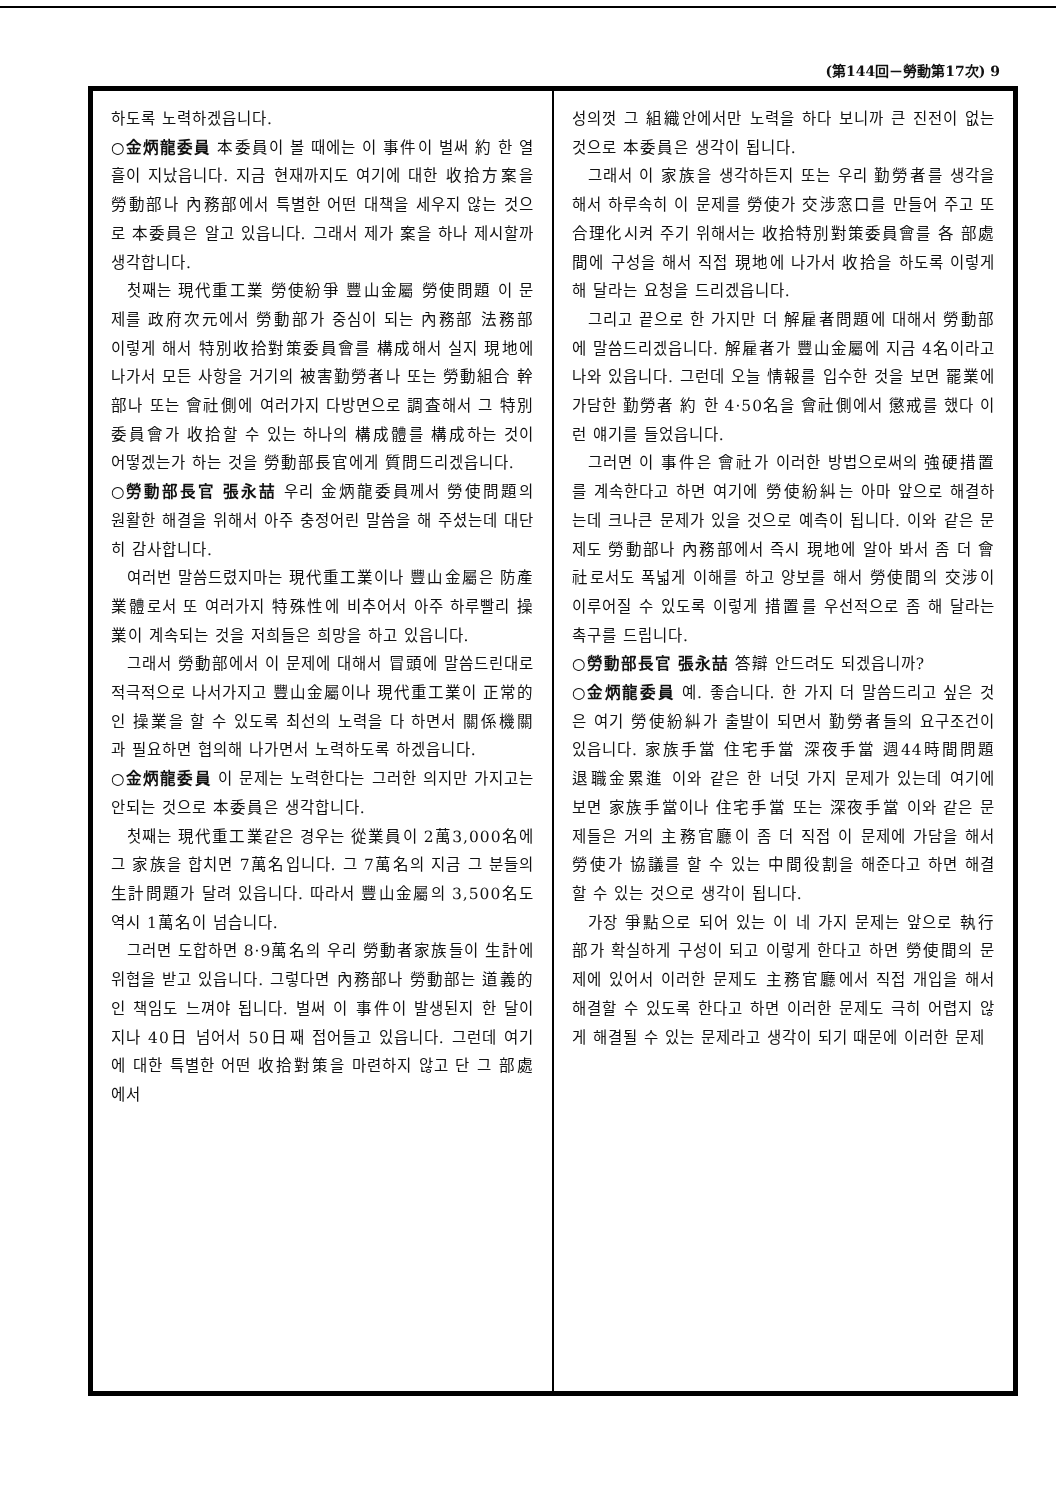(第144回－勞動第17次) 9
하도록 노력하겠읍니다.
○金炳龍委員 本委員이 볼 때에는 이 事件이 벌써 約 한 열흘이 지났읍니다. 지금 현재까지도 여기에 대한 收拾方案을 勞動部나 內務部에서 특별한 어떤 대책을 세우지 않는 것으로 本委員은 알고 있읍니다. 그래서 제가 案을 하나 제시할까 생각합니다.
첫째는 現代重工業 勞使紛爭 豐山金屬 勞使問題 이 문제를 政府次元에서 勞動部가 중심이 되는 內務部 法務部 이렇게 해서 特別收拾對策委員會를 構成해서 실지 現地에 나가서 모든 사항을 거기의 被害勤勞者나 또는 勞動組合 幹部나 또는 會社側에 여러가지 다방면으로 調査해서 그 特別委員會가 收拾할 수 있는 하나의 構成體를 構成하는 것이 어떻겠는가 하는 것을 勞動部長官에게 質問드리겠읍니다.
○勞動部長官 張永喆 우리 金炳龍委員께서 勞使問題의 원활한 해결을 위해서 아주 충정어린 말씀을 해 주셨는데 대단히 감사합니다.
여러번 말씀드렸지마는 現代重工業이나 豐山金屬은 防產業體로서 또 여러가지 特殊性에 비추어서 아주 하루빨리 操業이 계속되는 것을 저희들은 희망을 하고 있읍니다.
그래서 勞動部에서 이 문제에 대해서 冒頭에 말씀드린대로 적극적으로 나서가지고 豐山金屬이나 現代重工業이 正常的인 操業을 할 수 있도록 최선의 노력을 다 하면서 關係機關과 필요하면 협의해 나가면서 노력하도록 하겠읍니다.
○金炳龍委員 이 문제는 노력한다는 그러한 의지만 가지고는 안되는 것으로 本委員은 생각합니다.
첫째는 現代重工業같은 경우는 從業員이 2萬3,000名에 그 家族을 합치면 7萬名입니다. 그 7萬名의 지금 그 분들의 生計問題가 달려 있읍니다. 따라서 豐山金屬의 3,500名도 역시 1萬名이 넘습니다.
그러면 도합하면 8·9萬名의 우리 勞動者家族들이 生計에 위협을 받고 있읍니다. 그렇다면 內務部나 勞動部는 道義的인 책임도 느껴야 됩니다. 벌써 이 事件이 발생된지 한 달이 지나 40日 넘어서 50日째 접어들고 있읍니다. 그런데 여기에 대한 특별한 어떤 收拾對策을 마련하지 않고 단 그 部處에서
성의껏 그 組織안에서만 노력을 하다 보니까 큰 진전이 없는 것으로 本委員은 생각이 됩니다.
그래서 이 家族을 생각하든지 또는 우리 勤勞者를 생각을 해서 하루속히 이 문제를 勞使가 交涉窓口를 만들어 주고 또 合理化시켜 주기 위해서는 收拾特別對策委員會를 各 部處間에 구성을 해서 직접 現地에 나가서 收拾을 하도록 이렇게 해 달라는 요청을 드리겠읍니다.
그리고 끝으로 한 가지만 더 解雇者問題에 대해서 勞動部에 말씀드리겠읍니다. 解雇者가 豐山金屬에 지금 4名이라고 나와 있읍니다. 그런데 오늘 情報를 입수한 것을 보면 罷業에 가담한 勤勞者 約 한 4·50名을 會社側에서 懲戒를 했다 이런 얘기를 들었읍니다.
그러면 이 事件은 會社가 이러한 방법으로써의 強硬措置를 계속한다고 하면 여기에 勞使紛糾는 아마 앞으로 해결하는데 크나큰 문제가 있을 것으로 예측이 됩니다. 이와 같은 문제도 勞動部나 內務部에서 즉시 現地에 알아 봐서 좀 더 會社로서도 폭넓게 이해를 하고 양보를 해서 勞使間의 交涉이 이루어질 수 있도록 이렇게 措置를 우선적으로 좀 해 달라는 촉구를 드립니다.
○勞動部長官 張永喆 答辯 안드려도 되겠읍니까?
○金炳龍委員 예. 좋습니다. 한 가지 더 말씀드리고 싶은 것은 여기 勞使紛糾가 출발이 되면서 勤勞者들의 요구조건이 있읍니다. 家族手當 住宅手當 深夜手當 週44時間問題 退職金累進 이와 같은 한 너덧 가지 문제가 있는데 여기에 보면 家族手當이나 住宅手當 또는 深夜手當 이와 같은 문제들은 거의 主務官廳이 좀 더 직접 이 문제에 가담을 해서 勞使가 協議를 할 수 있는 中間役割을 해준다고 하면 해결할 수 있는 것으로 생각이 됩니다.
가장 爭點으로 되어 있는 이 네 가지 문제는 앞으로 執行部가 확실하게 구성이 되고 이렇게 한다고 하면 勞使間의 문제에 있어서 이러한 문제도 主務官廳에서 직접 개입을 해서 해결할 수 있도록 한다고 하면 이러한 문제도 극히 어렵지 않게 해결될 수 있는 문제라고 생각이 되기 때문에 이러한 문제